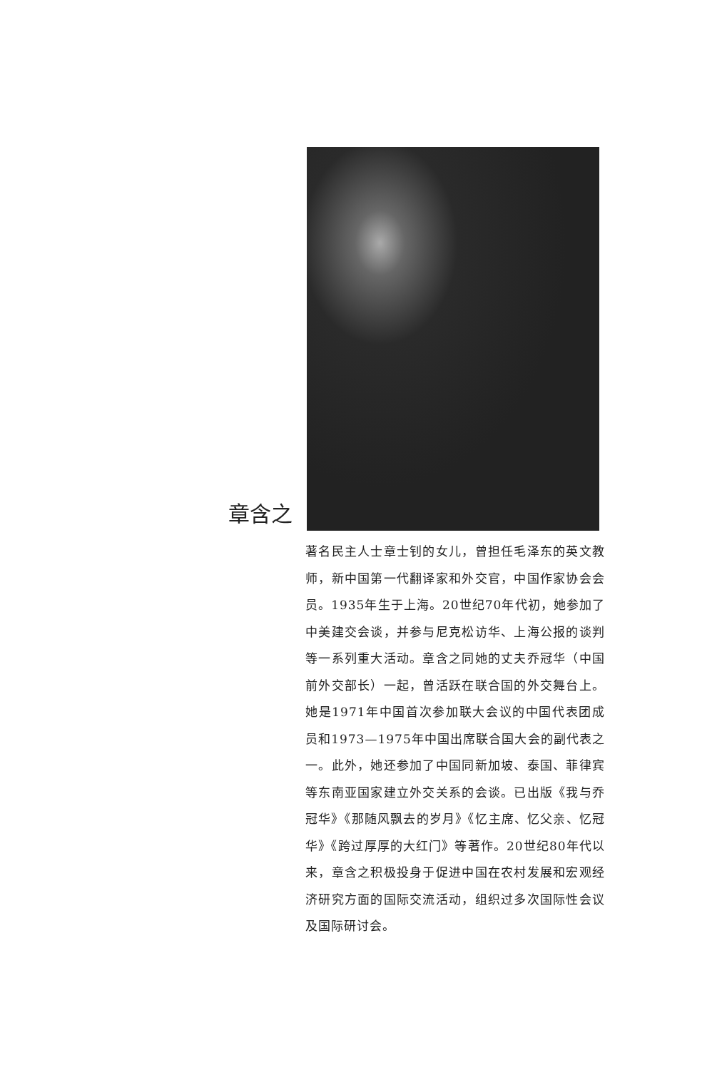章含之
著名民主人士章士钊的女儿，曾担任毛泽东的英文教师，新中国第一代翻译家和外交官，中国作家协会会员。1935年生于上海。20世纪70年代初，她参加了中美建交会谈，并参与尼克松访华、上海公报的谈判等一系列重大活动。章含之同她的丈夫乔冠华（中国前外交部长）一起，曾活跃在联合国的外交舞台上。她是1971年中国首次参加联大会议的中国代表团成员和1973—1975年中国出席联合国大会的副代表之一。此外，她还参加了中国同新加坡、泰国、菲律宾等东南亚国家建立外交关系的会谈。已出版《我与乔冠华》《那随风飘去的岁月》《忆主席、忆父亲、忆冠华》《跨过厚厚的大红门》等著作。20世纪80年代以来，章含之积极投身于促进中国在农村发展和宏观经济研究方面的国际交流活动，组织过多次国际性会议及国际研讨会。